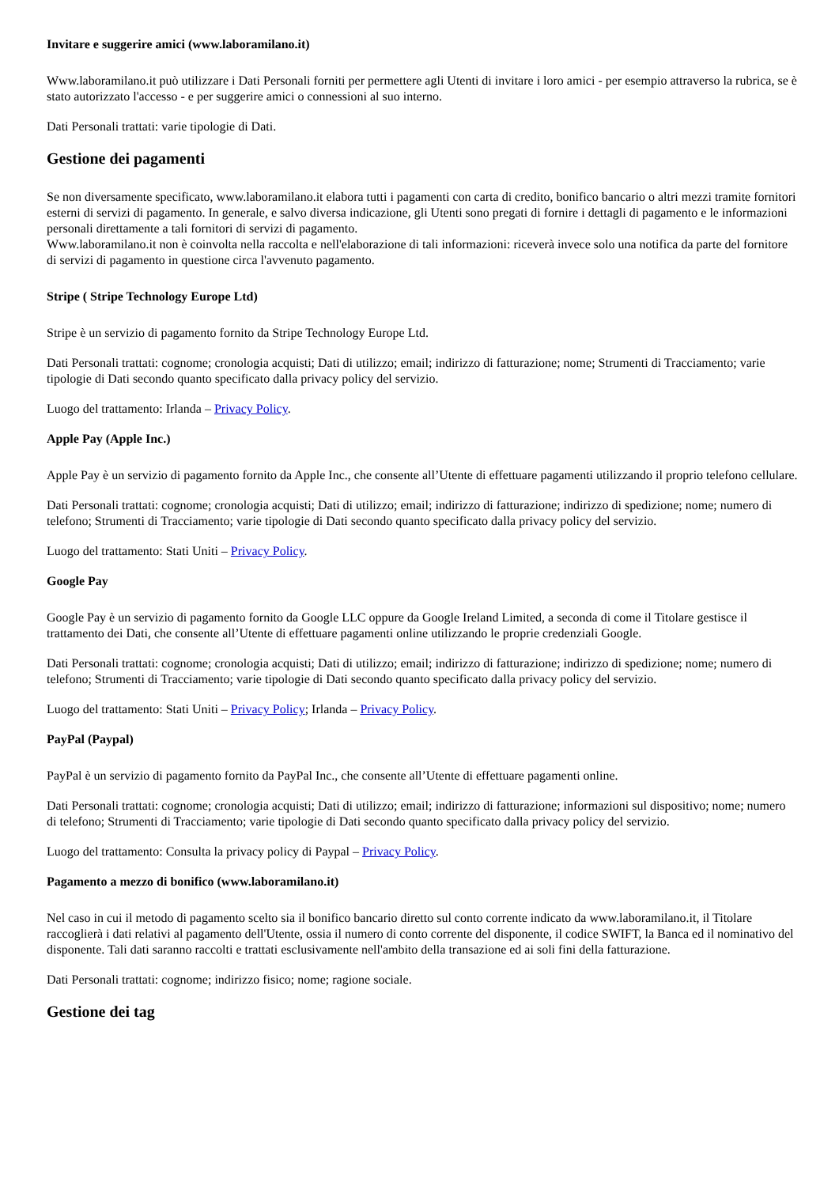Invitare e suggerire amici (www.laboramilano.it)
Www.laboramilano.it può utilizzare i Dati Personali forniti per permettere agli Utenti di invitare i loro amici - per esempio attraverso la rubrica, se è stato autorizzato l'accesso - e per suggerire amici o connessioni al suo interno.
Dati Personali trattati: varie tipologie di Dati.
Gestione dei pagamenti
Se non diversamente specificato, www.laboramilano.it elabora tutti i pagamenti con carta di credito, bonifico bancario o altri mezzi tramite fornitori esterni di servizi di pagamento. In generale, e salvo diversa indicazione, gli Utenti sono pregati di fornire i dettagli di pagamento e le informazioni personali direttamente a tali fornitori di servizi di pagamento.
Www.laboramilano.it non è coinvolta nella raccolta e nell'elaborazione di tali informazioni: riceverà invece solo una notifica da parte del fornitore di servizi di pagamento in questione circa l'avvenuto pagamento.
Stripe ( Stripe Technology Europe Ltd)
Stripe è un servizio di pagamento fornito da Stripe Technology Europe Ltd.
Dati Personali trattati: cognome; cronologia acquisti; Dati di utilizzo; email; indirizzo di fatturazione; nome; Strumenti di Tracciamento; varie tipologie di Dati secondo quanto specificato dalla privacy policy del servizio.
Luogo del trattamento: Irlanda – Privacy Policy.
Apple Pay (Apple Inc.)
Apple Pay è un servizio di pagamento fornito da Apple Inc., che consente all’Utente di effettuare pagamenti utilizzando il proprio telefono cellulare.
Dati Personali trattati: cognome; cronologia acquisti; Dati di utilizzo; email; indirizzo di fatturazione; indirizzo di spedizione; nome; numero di telefono; Strumenti di Tracciamento; varie tipologie di Dati secondo quanto specificato dalla privacy policy del servizio.
Luogo del trattamento: Stati Uniti – Privacy Policy.
Google Pay
Google Pay è un servizio di pagamento fornito da Google LLC oppure da Google Ireland Limited, a seconda di come il Titolare gestisce il trattamento dei Dati, che consente all’Utente di effettuare pagamenti online utilizzando le proprie credenziali Google.
Dati Personali trattati: cognome; cronologia acquisti; Dati di utilizzo; email; indirizzo di fatturazione; indirizzo di spedizione; nome; numero di telefono; Strumenti di Tracciamento; varie tipologie di Dati secondo quanto specificato dalla privacy policy del servizio.
Luogo del trattamento: Stati Uniti – Privacy Policy; Irlanda – Privacy Policy.
PayPal (Paypal)
PayPal è un servizio di pagamento fornito da PayPal Inc., che consente all’Utente di effettuare pagamenti online.
Dati Personali trattati: cognome; cronologia acquisti; Dati di utilizzo; email; indirizzo di fatturazione; informazioni sul dispositivo; nome; numero di telefono; Strumenti di Tracciamento; varie tipologie di Dati secondo quanto specificato dalla privacy policy del servizio.
Luogo del trattamento: Consulta la privacy policy di Paypal – Privacy Policy.
Pagamento a mezzo di bonifico (www.laboramilano.it)
Nel caso in cui il metodo di pagamento scelto sia il bonifico bancario diretto sul conto corrente indicato da www.laboramilano.it, il Titolare raccoglierà i dati relativi al pagamento dell'Utente, ossia il numero di conto corrente del disponente, il codice SWIFT, la Banca ed il nominativo del disponente. Tali dati saranno raccolti e trattati esclusivamente nell'ambito della transazione ed ai soli fini della fatturazione.
Dati Personali trattati: cognome; indirizzo fisico; nome; ragione sociale.
Gestione dei tag